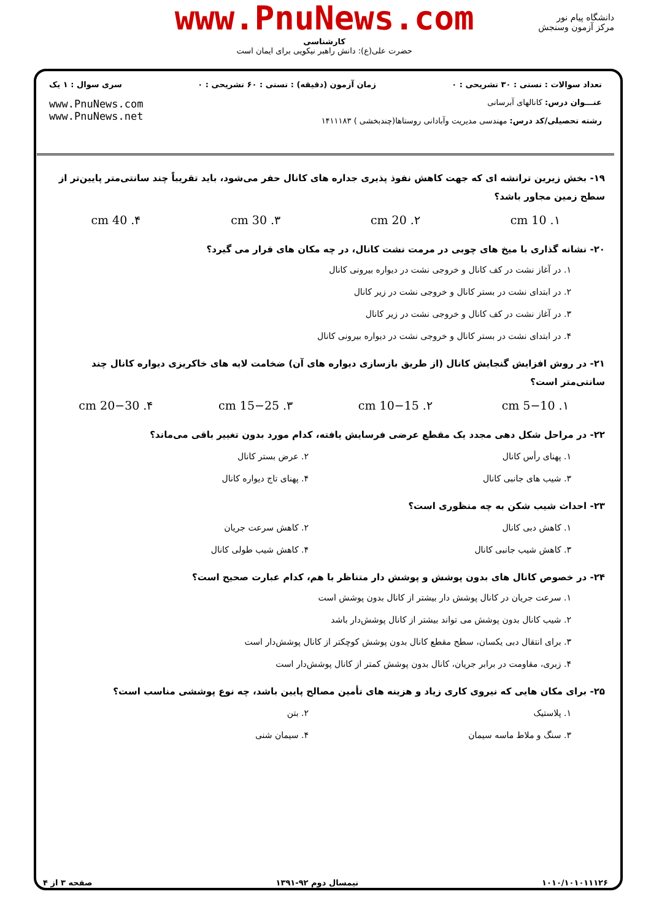دانشگاه پیام نور
مرکز آزمون وسنجش
www.PnuNews.com
کارشناسی
حضرت علی(ع): دانش راهبر نیکویی برای ایمان است
تعداد سوالات : تستی : ۳۰ تشریحی : ۰ زمان آزمون (دقیقه) : تستی : ۶۰ تشریحی : ۰ سری سوال : ۱ یک
عنـــوان درس: کانالهای آبرسانی
رشته تحصیلی/کد درس: مهندسی مدیریت وآبادانی روستاها(چندبخشی ) ۱۴۱۱۱۸۳
www.PnuNews.com
www.PnuNews.net
۱۹- بخش زیرین ترانشه ای که جهت کاهش نفوذ پذیری جداره های کانال حفر می‌شود، باید تقریباً چند سانتی‌متر پایین‌تر از سطح زمین مجاور باشد؟
۱. 10 cm ۲. 20 cm ۳. 30 cm ۴. 40 cm
۲۰- نشانه گذاری با میخ های چوبی در مرمت نشت کانال، در چه مکان های قرار می گیرد؟
۱. در آغاز نشت در کف کانال و خروجی نشت در دیواره بیرونی کانال
۲. در ابتدای نشت در بستر کانال و خروجی نشت در زیر کانال
۳. در آغاز نشت در کف کانال و خروجی نشت در زیر کانال
۴. در ابتدای نشت در بستر کانال و خروجی نشت در دیواره بیرونی کانال
۲۱- در روش افزایش گنجایش کانال (از طریق بازسازی دیواره های آن) ضخامت لایه های خاکریزی دیواره کانال چند سانتی‌متر است؟
۱. 5−10 cm ۲. 10−15 cm ۳. 15−25 cm ۴. 20−30 cm
۲۲- در مراحل شکل دهی مجدد یک مقطع عرضی فرسایش یافته، کدام مورد بدون تغییر باقی می‌ماند؟
۱. پهنای رأس کانال
۲. عرض بستر کانال
۳. شیب های جانبی کانال
۴. پهنای تاج دیواره کانال
۲۳- احداث شیب شکن به چه منظوری است؟
۱. کاهش دبی کانال
۲. کاهش سرعت جریان
۳. کاهش شیب جانبی کانال
۴. کاهش شیب طولی کانال
۲۴- در خصوص کانال های بدون پوشش و پوشش دار متناظر با هم، کدام عبارت صحیح است؟
۱. سرعت جریان در کانال پوشش دار بیشتر از کانال بدون پوشش است
۲. شیب کانال بدون پوشش می تواند بیشتر از کانال پوشش‌دار باشد
۳. برای انتقال دبی یکسان، سطح مقطع کانال بدون پوشش کوچکتر از کانال پوشش‌دار است
۴. زبری، مقاومت در برابر جریان، کانال بدون پوشش کمتر از کانال پوشش‌دار است
۲۵- برای مکان هایی که نیروی کاری زیاد و هزینه های تأمین مصالح پایین باشد، چه نوع پوششی مناسب است؟
۱. پلاستیک
۲. بتن
۳. سنگ و ملاط ماسه سیمان
۴. سیمان شنی
۱۰۱۰/۱۰۱۰۱۱۱۲۶ نیمسال دوم ۹۲-۱۳۹۱ صفحه ۳ از ۴